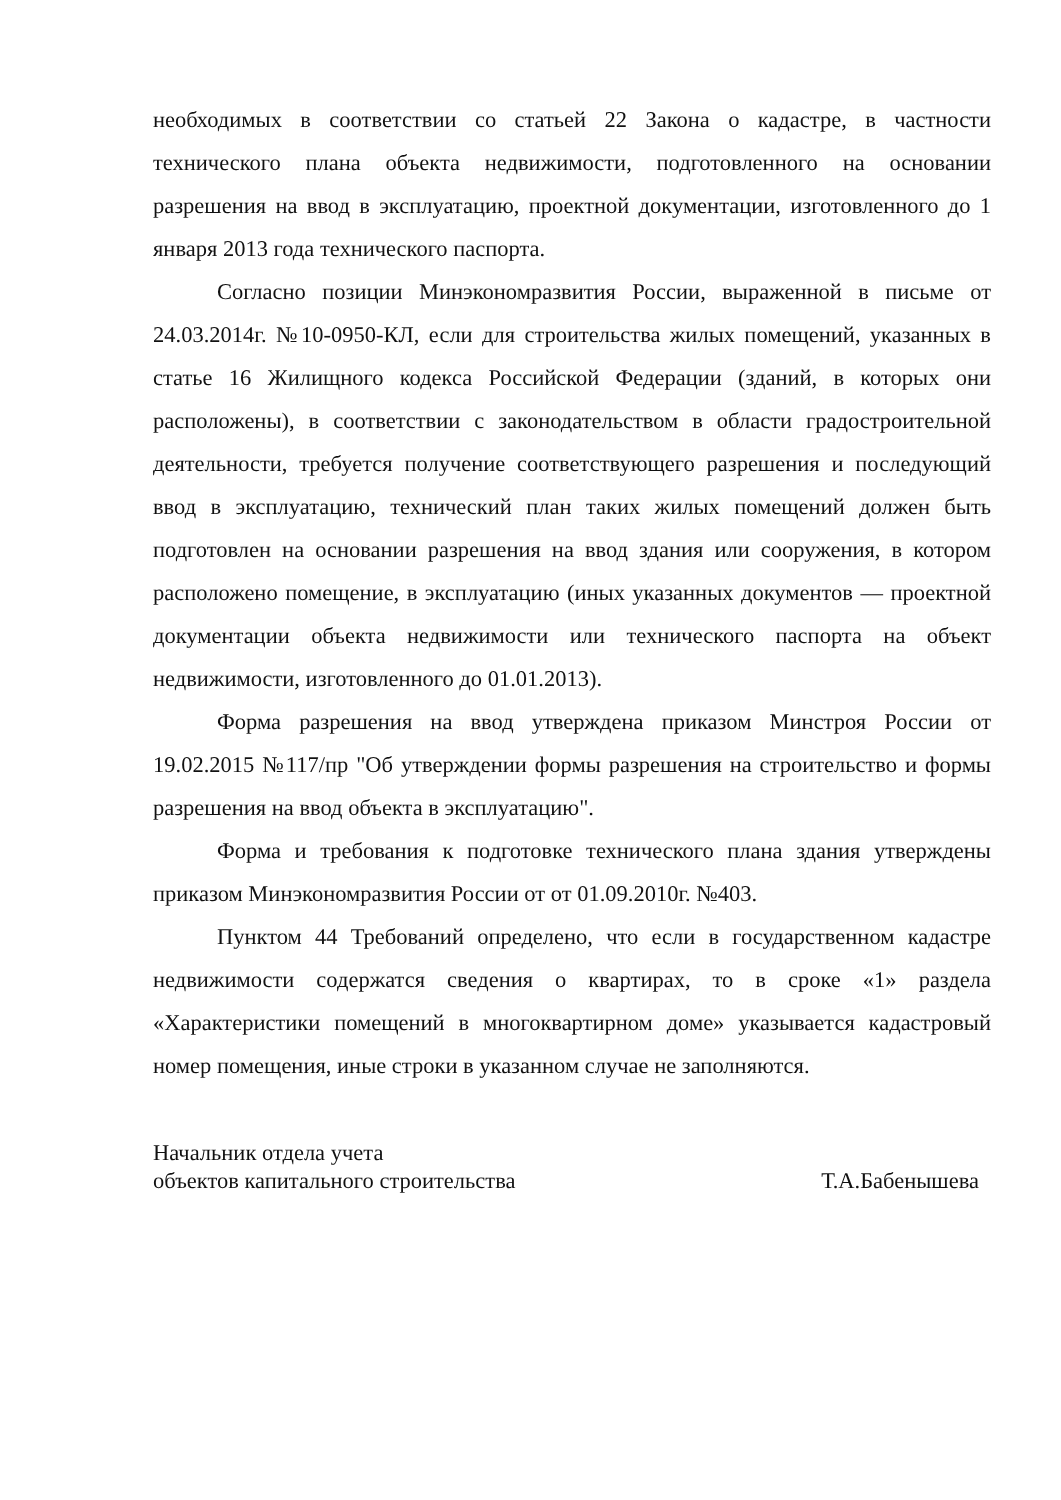необходимых в соответствии со статьей 22 Закона о кадастре, в частности технического плана объекта недвижимости, подготовленного на основании разрешения на ввод в эксплуатацию, проектной документации, изготовленного до 1 января 2013 года технического паспорта.
Согласно позиции Минэкономразвития России, выраженной в письме от 24.03.2014г. №10-0950-КЛ, если для строительства жилых помещений, указанных в статье 16 Жилищного кодекса Российской Федерации (зданий, в которых они расположены), в соответствии с законодательством в области градостроительной деятельности, требуется получение соответствующего разрешения и последующий ввод в эксплуатацию, технический план таких жилых помещений должен быть подготовлен на основании разрешения на ввод здания или сооружения, в котором расположено помещение, в эксплуатацию (иных указанных документов — проектной документации объекта недвижимости или технического паспорта на объект недвижимости, изготовленного до 01.01.2013).
Форма разрешения на ввод утверждена приказом Минстроя России от 19.02.2015 №117/пр "Об утверждении формы разрешения на строительство и формы разрешения на ввод объекта в эксплуатацию".
Форма и требования к подготовке технического плана здания утверждены приказом Минэкономразвития России от от 01.09.2010г. №403.
Пунктом 44 Требований определено, что если в государственном кадастре недвижимости содержатся сведения о квартирах, то в сроке «1» раздела «Характеристики помещений в многоквартирном доме» указывается кадастровый номер помещения, иные строки в указанном случае не заполняются.
Начальник отдела учета
объектов капитального строительства Т.А.Бабенышева